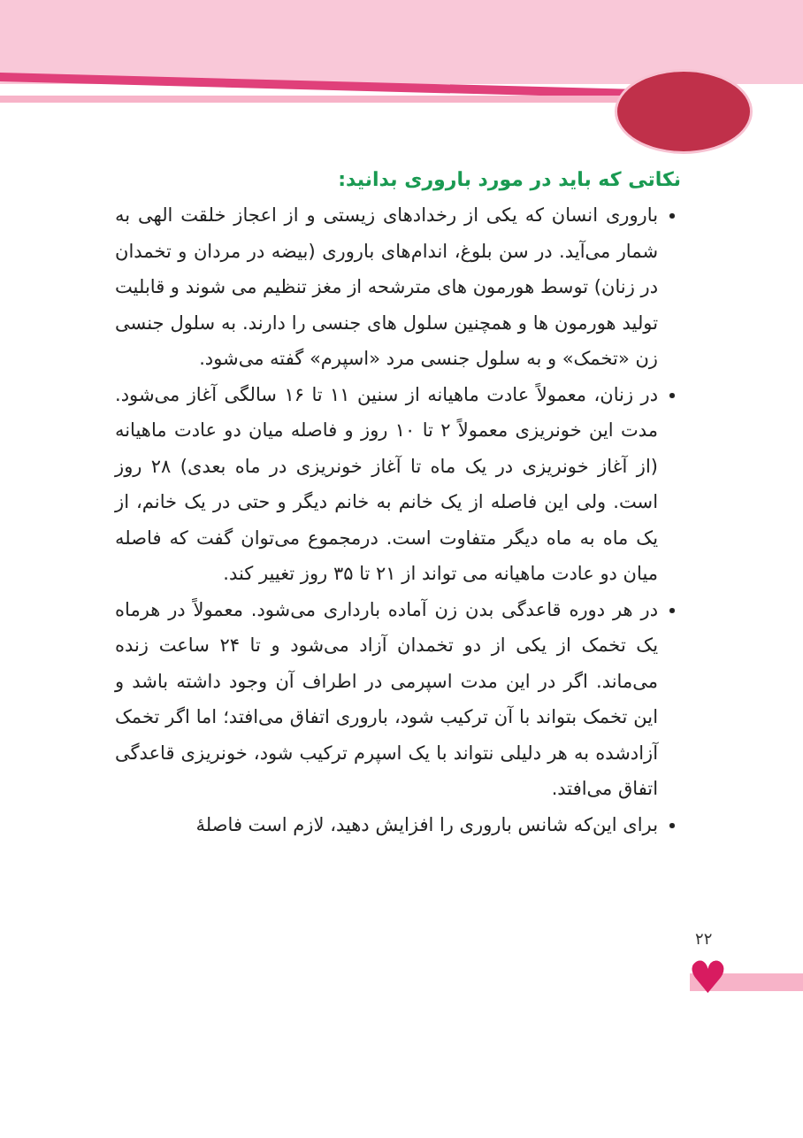نکاتی که باید در مورد باروری بدانید:
باروری انسان که یکی از رخدادهای زیستی و از اعجاز خلقت الهی به شمار می‌آید. در سن بلوغ، اندام‌های باروری (بیضه در مردان و تخمدان در زنان) توسط هورمون های مترشحه از مغز تنظیم می شوند و قابلیت تولید هورمون ها و همچنین سلول های جنسی را دارند. به سلول جنسی زن «تخمک» و به سلول جنسی مرد «اسپرم» گفته می‌شود.
در زنان، معمولاً عادت ماهیانه از سنین ۱۱ تا ۱۶ سالگی آغاز می‌شود. مدت این خونریزی معمولاً ۲ تا ۱۰ روز و فاصله میان دو عادت ماهیانه (از آغاز خونریزی در یک ماه تا آغاز خونریزی در ماه بعدی) ۲۸ روز است. ولی این فاصله از یک خانم به خانم دیگر و حتی در یک خانم، از یک ماه به ماه دیگر متفاوت است. درمجموع می‌توان گفت که فاصله میان دو عادت ماهیانه می تواند از ۲۱ تا ۳۵ روز تغییر کند.
در هر دوره قاعدگی بدن زن آماده بارداری می‌شود. معمولاً در هرماه یک تخمک از یکی از دو تخمدان آزاد می‌شود و تا ۲۴ ساعت زنده می‌ماند. اگر در این مدت اسپرمی در اطراف آن وجود داشته باشد و این تخمک بتواند با آن ترکیب شود، باروری اتفاق می‌افتد؛ اما اگر تخمک آزادشده به هر دلیلی نتواند با یک اسپرم ترکیب شود، خونریزی قاعدگی اتفاق می‌افتد.
برای این‌که شانس باروری را افزایش دهید، لازم است فاصلهٔ
♥
۲۲